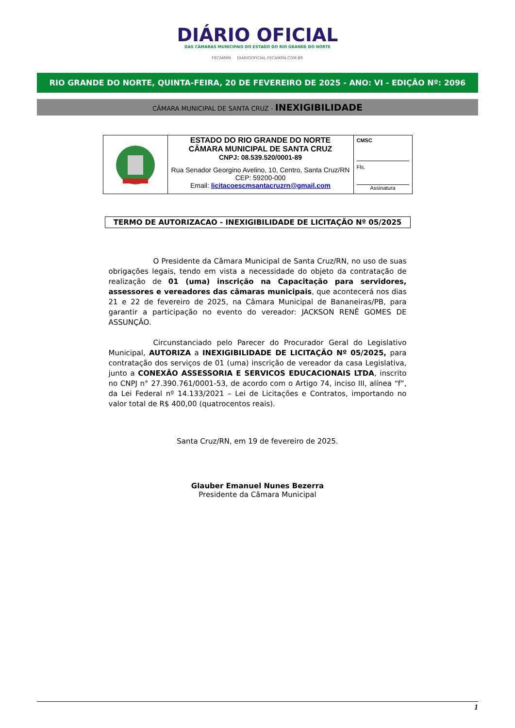DIÁRIO OFICIAL
DAS CÂMARAS MUNICIPAIS DO ESTADO DO RIO GRANDE DO NORTE
FECAMRN DIARIOOFICIAL.FECAMRN.COM.BR
RIO GRANDE DO NORTE, QUINTA-FEIRA, 20 DE FEVEREIRO DE 2025 - ANO: VI - EDIÇÂO Nº: 2096
CÂMARA MUNICIPAL DE SANTA CRUZ - INEXIGIBILIDADE
| | ESTADO DO RIO GRANDE DO NORTE CÂMARA MUNICIPAL DE SANTA CRUZ CNPJ: 08.539.520/0001-89 Rua Senador Georgino Avelino, 10, Centro, Santa Cruz/RN CEP: 59200-000 Email: licitacoescmsantacruzrn@gmail.com | CMSC Fls. Assinatura |
TERMO DE AUTORIZACAO - INEXIGIBILIDADE DE LICITAÇÃO Nº 05/2025
O Presidente da Câmara Municipal de Santa Cruz/RN, no uso de suas obrigações legais, tendo em vista a necessidade do objeto da contratação de realização de 01 (uma) inscrição na Capacitação para servidores, assessores e vereadores das câmaras municipais, que acontecerá nos dias 21 e 22 de fevereiro de 2025, na Câmara Municipal de Bananeiras/PB, para garantir a participação no evento do vereador: JACKSON RENÊ GOMES DE ASSUNÇÃO.
Circunstanciado pelo Parecer do Procurador Geral do Legislativo Municipal, AUTORIZA a INEXIGIBILIDADE DE LICITAÇÃO Nº 05/2025, para contratação dos serviços de 01 (uma) inscrição de vereador da casa Legislativa, junto a CONEXÃO ASSESSORIA E SERVICOS EDUCACIONAIS LTDA, inscrito no CNPJ n° 27.390.761/0001-53, de acordo com o Artigo 74, inciso III, alínea “f”, da Lei Federal nº 14.133/2021 – Lei de Licitações e Contratos, importando no valor total de R$ 400,00 (quatrocentos reais).
Santa Cruz/RN, em 19 de fevereiro de 2025.
Glauber Emanuel Nunes Bezerra
Presidente da Câmara Municipal
1